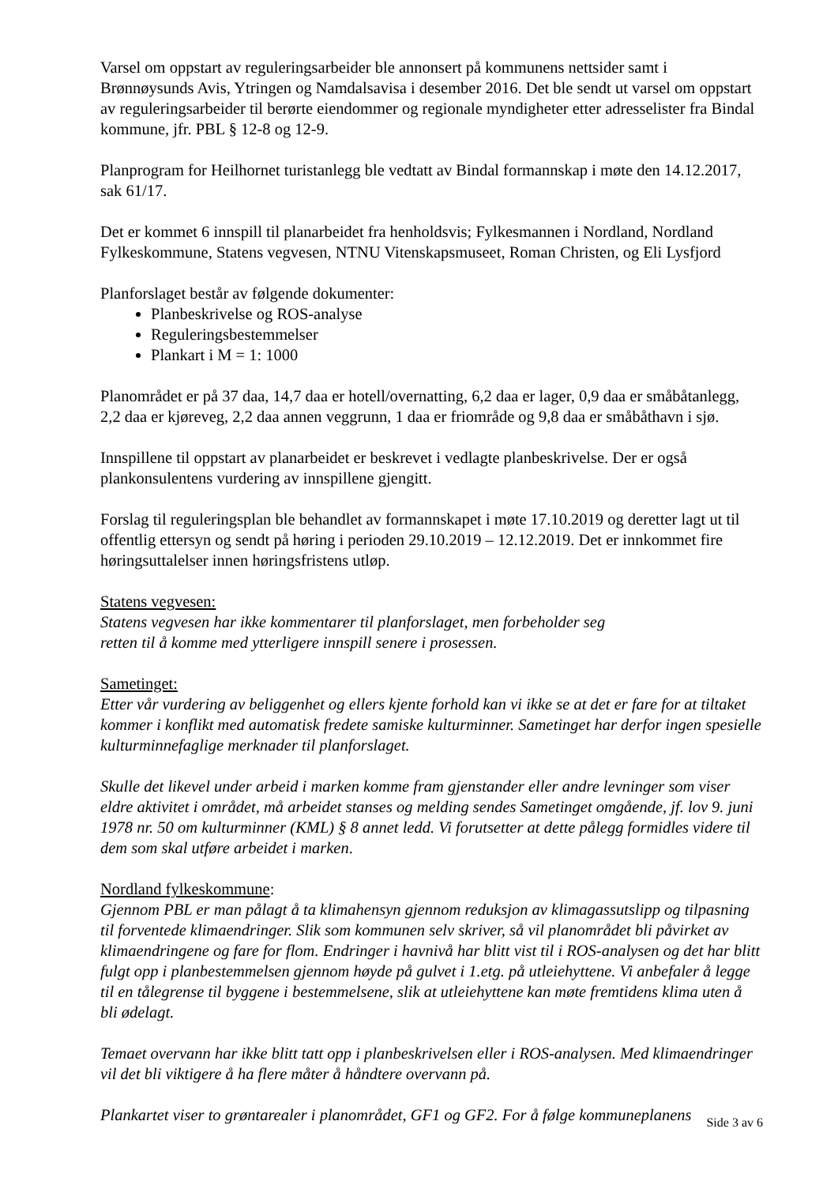Varsel om oppstart av reguleringsarbeider ble annonsert på kommunens nettsider samt i Brønnøysunds Avis, Ytringen og Namdalsavisa i desember 2016. Det ble sendt ut varsel om oppstart av reguleringsarbeider til berørte eiendommer og regionale myndigheter etter adresselister fra Bindal kommune, jfr. PBL § 12-8 og 12-9.
Planprogram for Heilhornet turistanlegg ble vedtatt av Bindal formannskap i møte den 14.12.2017, sak 61/17.
Det er kommet 6 innspill til planarbeidet fra henholdsvis; Fylkesmannen i Nordland, Nordland Fylkeskommune, Statens vegvesen, NTNU Vitenskapsmuseet, Roman Christen, og Eli Lysfjord
Planforslaget består av følgende dokumenter:
Planbeskrivelse og ROS-analyse
Reguleringsbestemmelser
Plankart i M = 1: 1000
Planområdet er på 37 daa, 14,7 daa er hotell/overnatting, 6,2 daa er lager, 0,9 daa er småbåtanlegg, 2,2 daa er kjøreveg, 2,2 daa annen veggrunn, 1 daa er friområde og 9,8 daa er småbåthavn i sjø.
Innspillene til oppstart av planarbeidet er beskrevet i vedlagte planbeskrivelse. Der er også plankonsulentens vurdering av innspillene gjengitt.
Forslag til reguleringsplan ble behandlet av formannskapet i møte 17.10.2019 og deretter lagt ut til offentlig ettersyn og sendt på høring i perioden 29.10.2019 – 12.12.2019. Det er innkommet fire høringsuttalelser innen høringsfristens utløp.
Statens vegvesen:
Statens vegvesen har ikke kommentarer til planforslaget, men forbeholder seg
retten til å komme med ytterligere innspill senere i prosessen.
Sametinget:
Etter vår vurdering av beliggenhet og ellers kjente forhold kan vi ikke se at det er fare for at tiltaket kommer i konflikt med automatisk fredete samiske kulturminner. Sametinget har derfor ingen spesielle kulturminnefaglige merknader til planforslaget.
Skulle det likevel under arbeid i marken komme fram gjenstander eller andre levninger som viser eldre aktivitet i området, må arbeidet stanses og melding sendes Sametinget omgående, jf. lov 9. juni 1978 nr. 50 om kulturminner (KML) § 8 annet ledd. Vi forutsetter at dette pålegg formidles videre til dem som skal utføre arbeidet i marken.
Nordland fylkeskommune:
Gjennom PBL er man pålagt å ta klimahensyn gjennom reduksjon av klimagassutslipp og tilpasning til forventede klimaendringer. Slik som kommunen selv skriver, så vil planområdet bli påvirket av klimaendringene og fare for flom. Endringer i havnivå har blitt vist til i ROS-analysen og det har blitt fulgt opp i planbestemmelsen gjennom høyde på gulvet i 1.etg. på utleiehyttene. Vi anbefaler å legge til en tålegrense til byggene i bestemmelsene, slik at utleiehyttene kan møte fremtidens klima uten å bli ødelagt.
Temaet overvann har ikke blitt tatt opp i planbeskrivelsen eller i ROS-analysen. Med klimaendringer vil det bli viktigere å ha flere måter å håndtere overvann på.
Plankartet viser to grøntarealer i planområdet, GF1 og GF2. For å følge kommuneplanens
Side 3 av 6